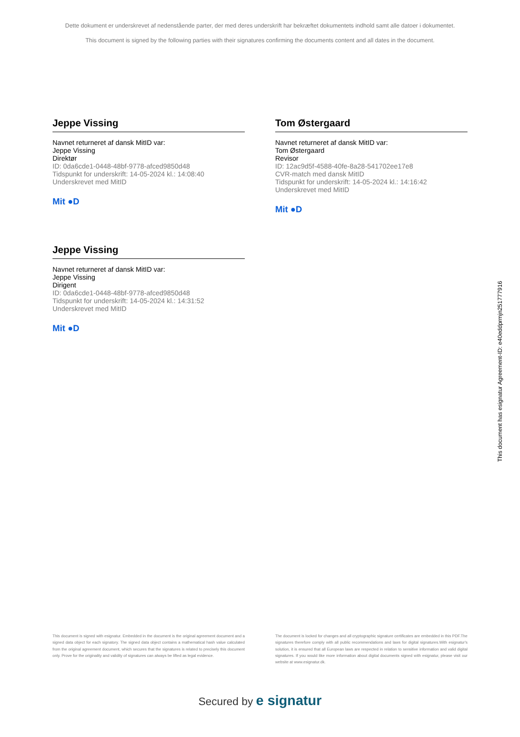Dette dokument er underskrevet af nedenstående parter, der med deres underskrift har bekræftet dokumentets indhold samt alle datoer i dokumentet.
This document is signed by the following parties with their signatures confirming the documents content and all dates in the document.
Jeppe Vissing
Navnet returneret af dansk MitID var:
Jeppe Vissing
Direktør
ID: 0da6cde1-0448-48bf-9778-afced9850d48
Tidspunkt for underskrift: 14-05-2024 kl.: 14:08:40
Underskrevet med MitID
Mit ●D
Tom Østergaard
Navnet returneret af dansk MitID var:
Tom Østergaard
Revisor
ID: 12ac9d5f-4588-40fe-8a28-541702ee17e8
CVR-match med dansk MitID
Tidspunkt for underskrift: 14-05-2024 kl.: 14:16:42
Underskrevet med MitID
Mit ●D
Jeppe Vissing
Navnet returneret af dansk MitID var:
Jeppe Vissing
Dirigent
ID: 0da6cde1-0448-48bf-9778-afced9850d48
Tidspunkt for underskrift: 14-05-2024 kl.: 14:31:52
Underskrevet med MitID
Mit ●D
This document has esignatur Agreement-ID: e40eddprmjn251777916
This document is signed with esignatur. Embedded in the document is the original agreement document and a signed data object for each signatory. The signed data object contains a mathematical hash value calculated from the original agreement document, which secures that the signatures is related to precisely this document only. Prove for the originality and validity of signatures can always be lifted as legal evidence.
The document is locked for changes and all cryptographic signature certificates are embedded in this PDF.The signatures therefore comply with all public recommendations and laws for digital signatures.With esignatur's solution, it is ensured that all European laws are respected in relation to sensitive information and valid digital signatures. If you would like more information about digital documents signed with esignatur, please visit our website at www.esignatur.dk.
Secured by e signatur